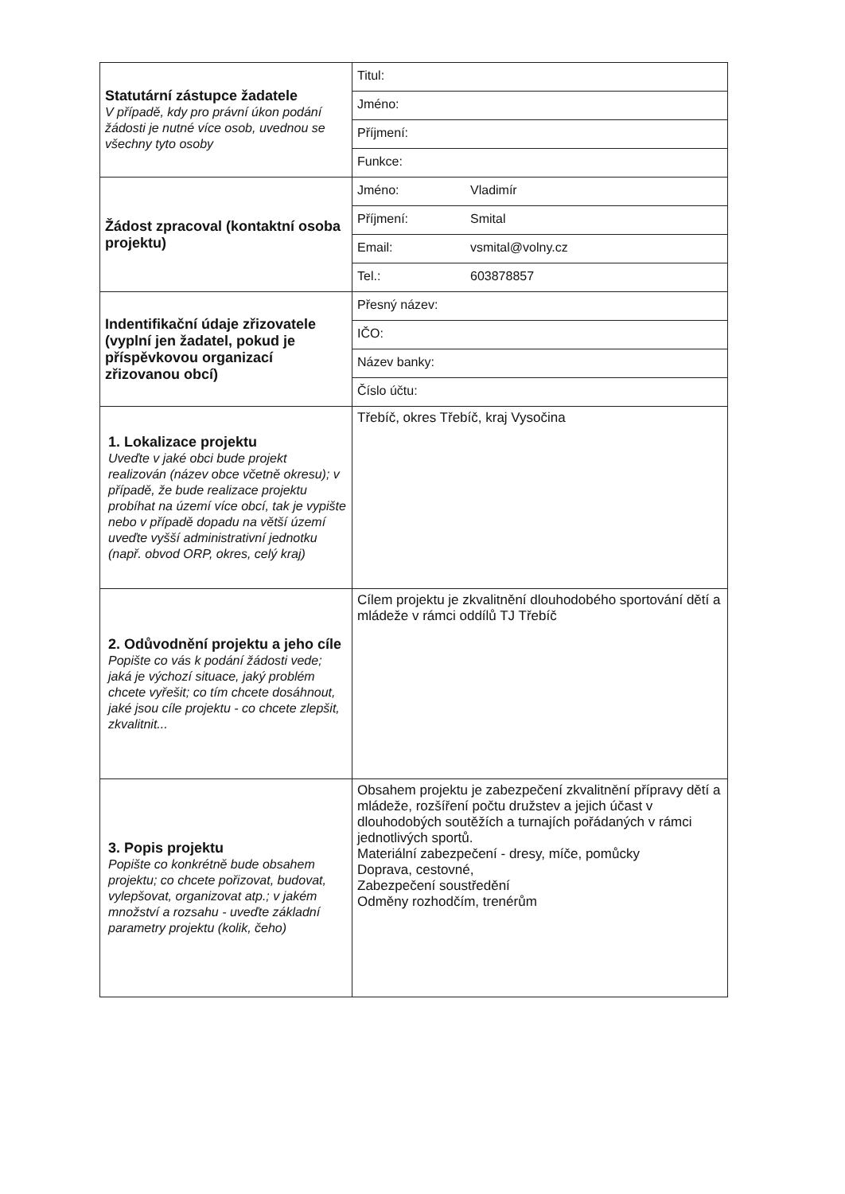| Statutární zástupce žadatele V případě, kdy pro právní úkon podání žádosti je nutné více osob, uvednou se všechny tyto osoby | / Titul: / / Jméno: / / Příjmení: / / Funkce: / |
| Žádost zpracoval (kontaktní osoba projektu) | / Jméno: / Vladimír / / Příjmení: / Smital / / Email: / vsmital@volny.cz / / Tel.: / 603878857 / |
| Indentifikační údaje zřizovatele (vyplní jen žadatel, pokud je příspěvkovou organizací zřizovanou obcí) | / Přesný název: / / IČO: / / Název banky: / / Číslo účtu: / |
| 1. Lokalizace projektu Uveďte v jaké obci bude projekt realizován (název obce včetně okresu); v případě, že bude realizace projektu probíhat na území více obcí, tak je vypište nebo v případě dopadu na větší území uveďte vyšší administrativní jednotku (např. obvod ORP, okres, celý kraj) | Třebíč, okres Třebíč, kraj Vysočina |
| 2. Odůvodnění projektu a jeho cíle Popište co vás k podání žádosti vede; jaká je výchozí situace, jaký problém chcete vyřešit; co tím chcete dosáhnout, jaké jsou cíle projektu - co chcete zlepšit, zkvalitnit... | Cílem projektu je zkvalitnění dlouhodobého sportování dětí a mládeže v rámci oddílů TJ Třebíč |
| 3. Popis projektu Popište co konkrétně bude obsahem projektu; co chcete pořizovat, budovat, vylepšovat, organizovat atp.; v jakém množství a rozsahu - uveďte základní parametry projektu (kolik, čeho) | Obsahem projektu je zabezpečení zkvalitnění přípravy dětí a mládeže, rozšíření počtu družstev a jejich účast v dlouhodobých soutěžích a turnajích pořádaných v rámci jednotlivých sportů. Materiální zabezpečení - dresy, míče, pomůcky Doprava, cestovné, Zabezpečení soustředění Odměny rozhodčím, trenérům |